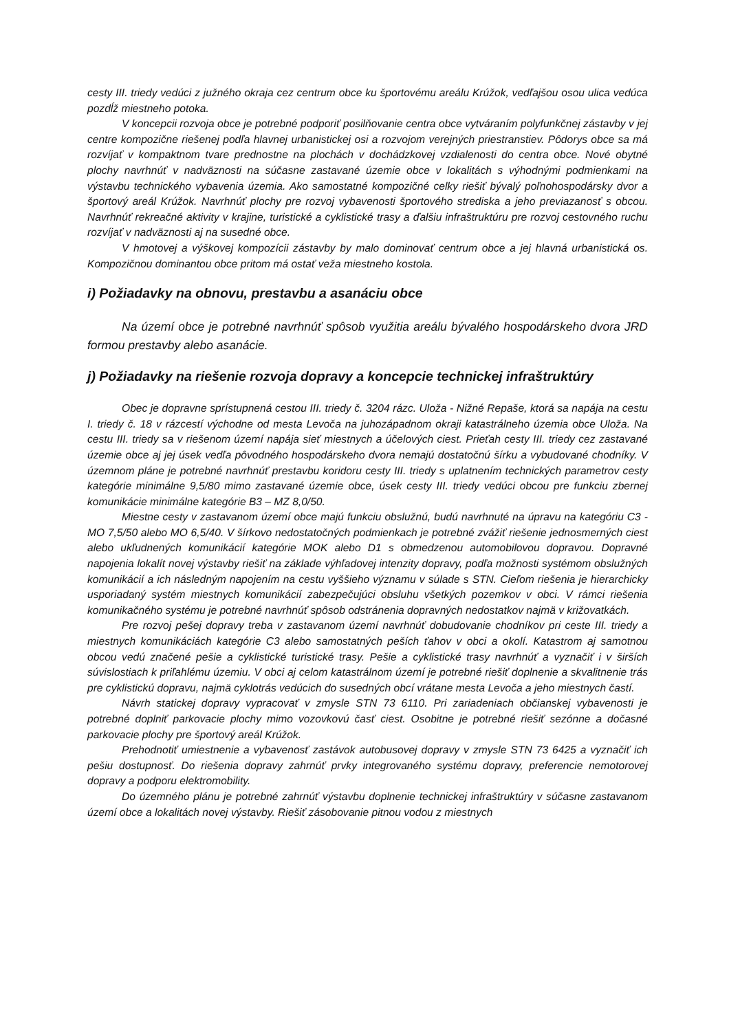cesty III. triedy vedúci z južného okraja cez centrum obce ku športovému areálu Krúžok, vedľajšou osou ulica vedúca pozdĺž miestneho potoka.
V koncepcii rozvoja obce je potrebné podporiť posilňovanie centra obce vytváraním polyfunkčnej zástavby v jej centre kompozične riešenej podľa hlavnej urbanistickej osi a rozvojom verejných priestranstiev. Pôdorys obce sa má rozvíjať v kompaktnom tvare prednostne na plochách v dochádzkovej vzdialenosti do centra obce. Nové obytné plochy navrhnúť v nadväznosti na súčasne zastavané územie obce v lokalitách s výhodnými podmienkami na výstavbu technického vybavenia územia. Ako samostatné kompozičné celky riešiť bývalý poľnohospodársky dvor a športový areál Krúžok. Navrhnúť plochy pre rozvoj vybavenosti športového strediska a jeho previazanosť s obcou. Navrhnúť rekreačné aktivity v krajine, turistické a cyklistické trasy a ďalšiu infraštruktúru pre rozvoj cestovného ruchu rozvíjať v nadväznosti aj na susedné obce.
V hmotovej a výškovej kompozícii zástavby by malo dominovať centrum obce a jej hlavná urbanistická os. Kompozičnou dominantou obce pritom má ostať veža miestneho kostola.
i) Požiadavky na obnovu, prestavbu a asanáciu obce
Na území obce je potrebné navrhnúť spôsob využitia areálu bývalého hospodárskeho dvora JRD formou prestavby alebo asanácie.
j) Požiadavky na riešenie rozvoja dopravy a koncepcie technickej infraštruktúry
Obec je dopravne sprístupnená cestou III. triedy č. 3204 rázc. Uloža - Nižné Repaše, ktorá sa napája na cestu I. triedy č. 18 v rázcestí východne od mesta Levoča na juhozápadnom okraji katastrálneho územia obce Uloža. Na cestu III. triedy sa v riešenom území napája sieť miestnych a účelových ciest. Prieťah cesty III. triedy cez zastavané územie obce aj jej úsek vedľa pôvodného hospodárskeho dvora nemajú dostatočnú šírku a vybudované chodníky. V územnom pláne je potrebné navrhnúť prestavbu koridoru cesty III. triedy s uplatnením technických parametrov cesty kategórie minimálne 9,5/80 mimo zastavané územie obce, úsek cesty III. triedy vedúci obcou pre funkciu zbernej komunikácie minimálne kategórie B3 – MZ 8,0/50.
Miestne cesty v zastavanom území obce majú funkciu obslužnú, budú navrhnuté na úpravu na kategóriu C3 - MO 7,5/50 alebo MO 6,5/40. V šírkovo nedostatočných podmienkach je potrebné zvážiť riešenie jednosmerných ciest alebo ukľudnených komunikácií kategórie MOK alebo D1 s obmedzenou automobilovou dopravou. Dopravné napojenia lokalít novej výstavby riešiť na základe výhľadovej intenzity dopravy, podľa možnosti systémom obslužných komunikácií a ich následným napojením na cestu vyššieho významu v súlade s STN. Cieľom riešenia je hierarchicky usporiadaný systém miestnych komunikácií zabezpečujúci obsluhu všetkých pozemkov v obci. V rámci riešenia komunikačného systému je potrebné navrhnúť spôsob odstránenia dopravných nedostatkov najmä v križovatkách.
Pre rozvoj pešej dopravy treba v zastavanom území navrhnúť dobudovanie chodníkov pri ceste III. triedy a miestnych komunikáciách kategórie C3 alebo samostatných peších ťahov v obci a okolí. Katastrom aj samotnou obcou vedú značené pešie a cyklistické turistické trasy. Pešie a cyklistické trasy navrhnúť a vyznačiť i v širších súvislostiach k priľahlému územiu. V obci aj celom katastrálnom území je potrebné riešiť doplnenie a skvalitnenie trás pre cyklistickú dopravu, najmä cyklotrás vedúcich do susedných obcí vrátane mesta Levoča a jeho miestnych častí.
Návrh statickej dopravy vypracovať v zmysle STN 73 6110. Pri zariadeniach občianskej vybavenosti je potrebné doplniť parkovacie plochy mimo vozovkovú časť ciest. Osobitne je potrebné riešiť sezónne a dočasné parkovacie plochy pre športový areál Krúžok.
Prehodnotiť umiestnenie a vybavenosť zastávok autobusovej dopravy v zmysle STN 73 6425 a vyznačiť ich pešiu dostupnosť. Do riešenia dopravy zahrnúť prvky integrovaného systému dopravy, preferencie nemotorovej dopravy a podporu elektromobility.
Do územného plánu je potrebné zahrnúť výstavbu doplnenie technickej infraštruktúry v súčasne zastavanom území obce a lokalitách novej výstavby. Riešiť zásobovanie pitnou vodou z miestnych